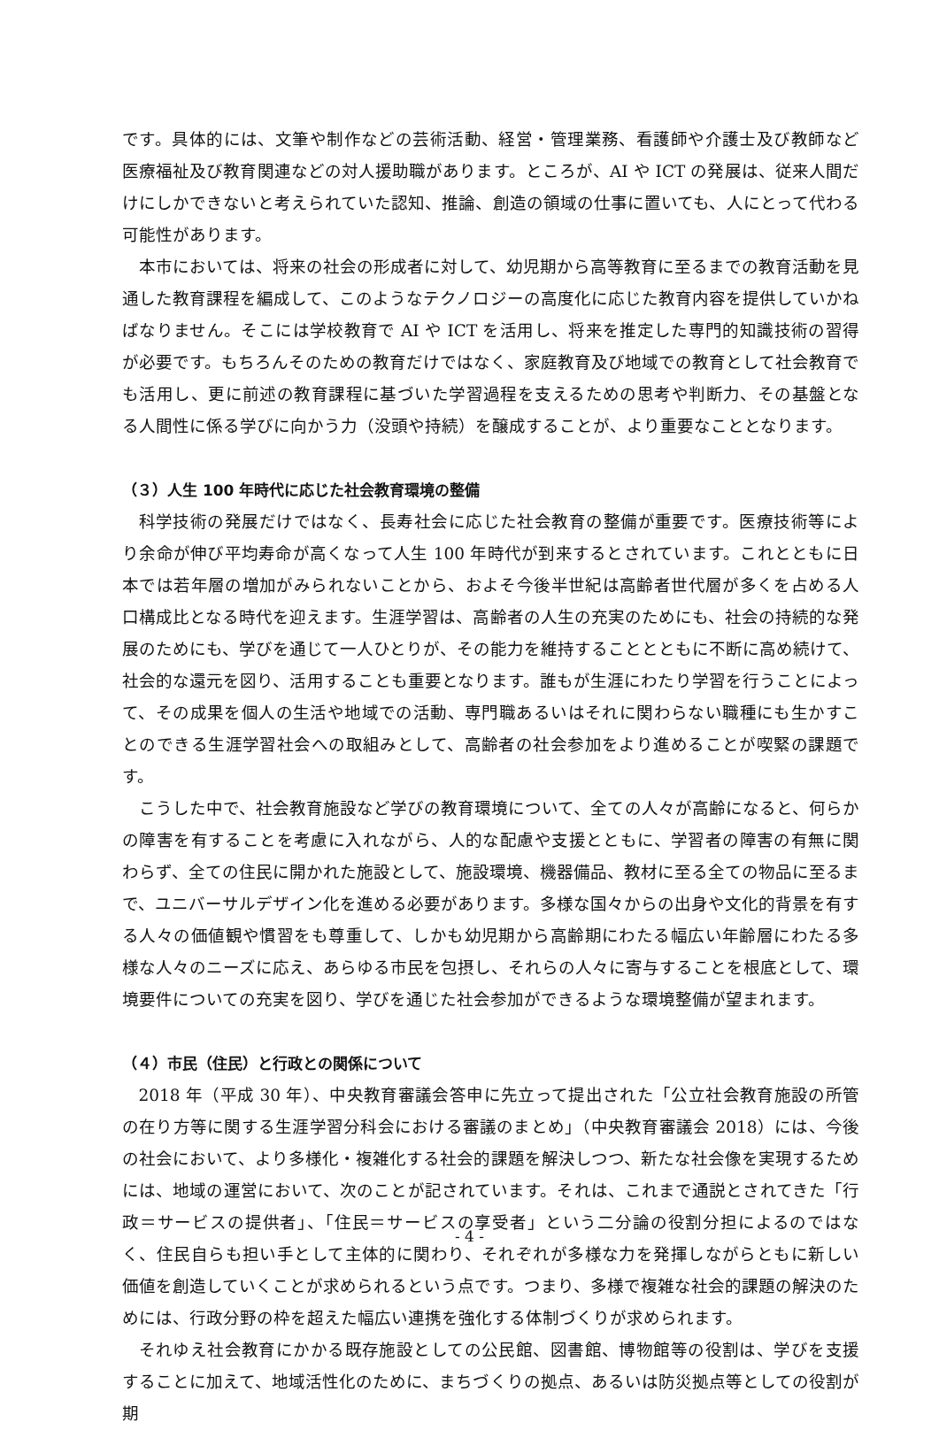です。具体的には、文筆や制作などの芸術活動、経営・管理業務、看護師や介護士及び教師など医療福祉及び教育関連などの対人援助職があります。ところが、AI や ICT の発展は、従来人間だけにしかできないと考えられていた認知、推論、創造の領域の仕事に置いても、人にとって代わる可能性があります。
本市においては、将来の社会の形成者に対して、幼児期から高等教育に至るまでの教育活動を見通した教育課程を編成して、このようなテクノロジーの高度化に応じた教育内容を提供していかねばなりません。そこには学校教育で AI や ICT を活用し、将来を推定した専門的知識技術の習得が必要です。もちろんそのための教育だけではなく、家庭教育及び地域での教育として社会教育でも活用し、更に前述の教育課程に基づいた学習過程を支えるための思考や判断力、その基盤となる人間性に係る学びに向かう力（没頭や持続）を醸成することが、より重要なこととなります。
（３）人生 100 年時代に応じた社会教育環境の整備
科学技術の発展だけではなく、長寿社会に応じた社会教育の整備が重要です。医療技術等により余命が伸び平均寿命が高くなって人生 100 年時代が到来するとされています。これとともに日本では若年層の増加がみられないことから、およそ今後半世紀は高齢者世代層が多くを占める人口構成比となる時代を迎えます。生涯学習は、高齢者の人生の充実のためにも、社会の持続的な発展のためにも、学びを通じて一人ひとりが、その能力を維持することとともに不断に高め続けて、社会的な還元を図り、活用することも重要となります。誰もが生涯にわたり学習を行うことによって、その成果を個人の生活や地域での活動、専門職あるいはそれに関わらない職種にも生かすことのできる生涯学習社会への取組みとして、高齢者の社会参加をより進めることが喫緊の課題です。
こうした中で、社会教育施設など学びの教育環境について、全ての人々が高齢になると、何らかの障害を有することを考慮に入れながら、人的な配慮や支援とともに、学習者の障害の有無に関わらず、全ての住民に開かれた施設として、施設環境、機器備品、教材に至る全ての物品に至るまで、ユニバーサルデザイン化を進める必要があります。多様な国々からの出身や文化的背景を有する人々の価値観や慣習をも尊重して、しかも幼児期から高齢期にわたる幅広い年齢層にわたる多様な人々のニーズに応え、あらゆる市民を包摂し、それらの人々に寄与することを根底として、環境要件についての充実を図り、学びを通じた社会参加ができるような環境整備が望まれます。
（４）市民（住民）と行政との関係について
2018 年（平成 30 年）、中央教育審議会答申に先立って提出された「公立社会教育施設の所管の在り方等に関する生涯学習分科会における審議のまとめ」（中央教育審議会 2018）には、今後の社会において、より多様化・複雑化する社会的課題を解決しつつ、新たな社会像を実現するためには、地域の運営において、次のことが記されています。それは、これまで通説とされてきた「行政＝サービスの提供者」、「住民＝サービスの享受者」という二分論の役割分担によるのではなく、住民自らも担い手として主体的に関わり、それぞれが多様な力を発揮しながらともに新しい価値を創造していくことが求められるという点です。つまり、多様で複雑な社会的課題の解決のためには、行政分野の枠を超えた幅広い連携を強化する体制づくりが求められます。
それゆえ社会教育にかかる既存施設としての公民館、図書館、博物館等の役割は、学びを支援することに加えて、地域活性化のために、まちづくりの拠点、あるいは防災拠点等としての役割が期
- 4 -